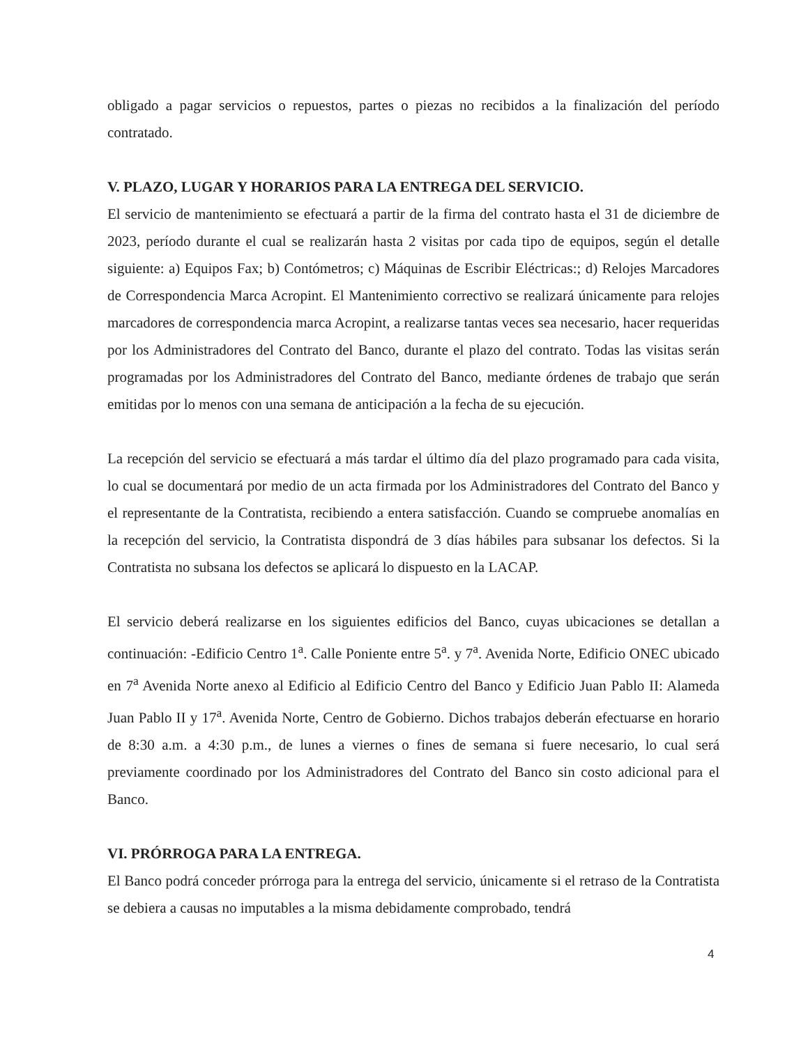obligado a pagar servicios o repuestos, partes o piezas no recibidos a la finalización del período contratado.
V. PLAZO, LUGAR Y HORARIOS PARA LA ENTREGA DEL SERVICIO.
El servicio de mantenimiento se efectuará a partir de la firma del contrato hasta el 31 de diciembre de 2023, período durante el cual se realizarán hasta 2 visitas por cada tipo de equipos, según el detalle siguiente: a) Equipos Fax; b) Contómetros; c) Máquinas de Escribir Eléctricas:; d) Relojes Marcadores de Correspondencia Marca Acropint. El Mantenimiento correctivo se realizará únicamente para relojes marcadores de correspondencia marca Acropint, a realizarse tantas veces sea necesario, hacer requeridas por los Administradores del Contrato del Banco, durante el plazo del contrato. Todas las visitas serán programadas por los Administradores del Contrato del Banco, mediante órdenes de trabajo que serán emitidas por lo menos con una semana de anticipación a la fecha de su ejecución.
La recepción del servicio se efectuará a más tardar el último día del plazo programado para cada visita, lo cual se documentará por medio de un acta firmada por los Administradores del Contrato del Banco y el representante de la Contratista, recibiendo a entera satisfacción. Cuando se compruebe anomalías en la recepción del servicio, la Contratista dispondrá de 3 días hábiles para subsanar los defectos. Si la Contratista no subsana los defectos se aplicará lo dispuesto en la LACAP.
El servicio deberá realizarse en los siguientes edificios del Banco, cuyas ubicaciones se detallan a continuación: -Edificio Centro 1<sup>a</sup>. Calle Poniente entre 5<sup>a</sup>. y 7<sup>a</sup>. Avenida Norte, Edificio ONEC ubicado en 7<sup>a</sup> Avenida Norte anexo al Edificio al Edificio Centro del Banco y Edificio Juan Pablo II: Alameda Juan Pablo II y 17<sup>a</sup>. Avenida Norte, Centro de Gobierno. Dichos trabajos deberán efectuarse en horario de 8:30 a.m. a 4:30 p.m., de lunes a viernes o fines de semana si fuere necesario, lo cual será previamente coordinado por los Administradores del Contrato del Banco sin costo adicional para el Banco.
VI. PRÓRROGA PARA LA ENTREGA.
El Banco podrá conceder prórroga para la entrega del servicio, únicamente si el retraso de la Contratista se debiera a causas no imputables a la misma debidamente comprobado, tendrá
4